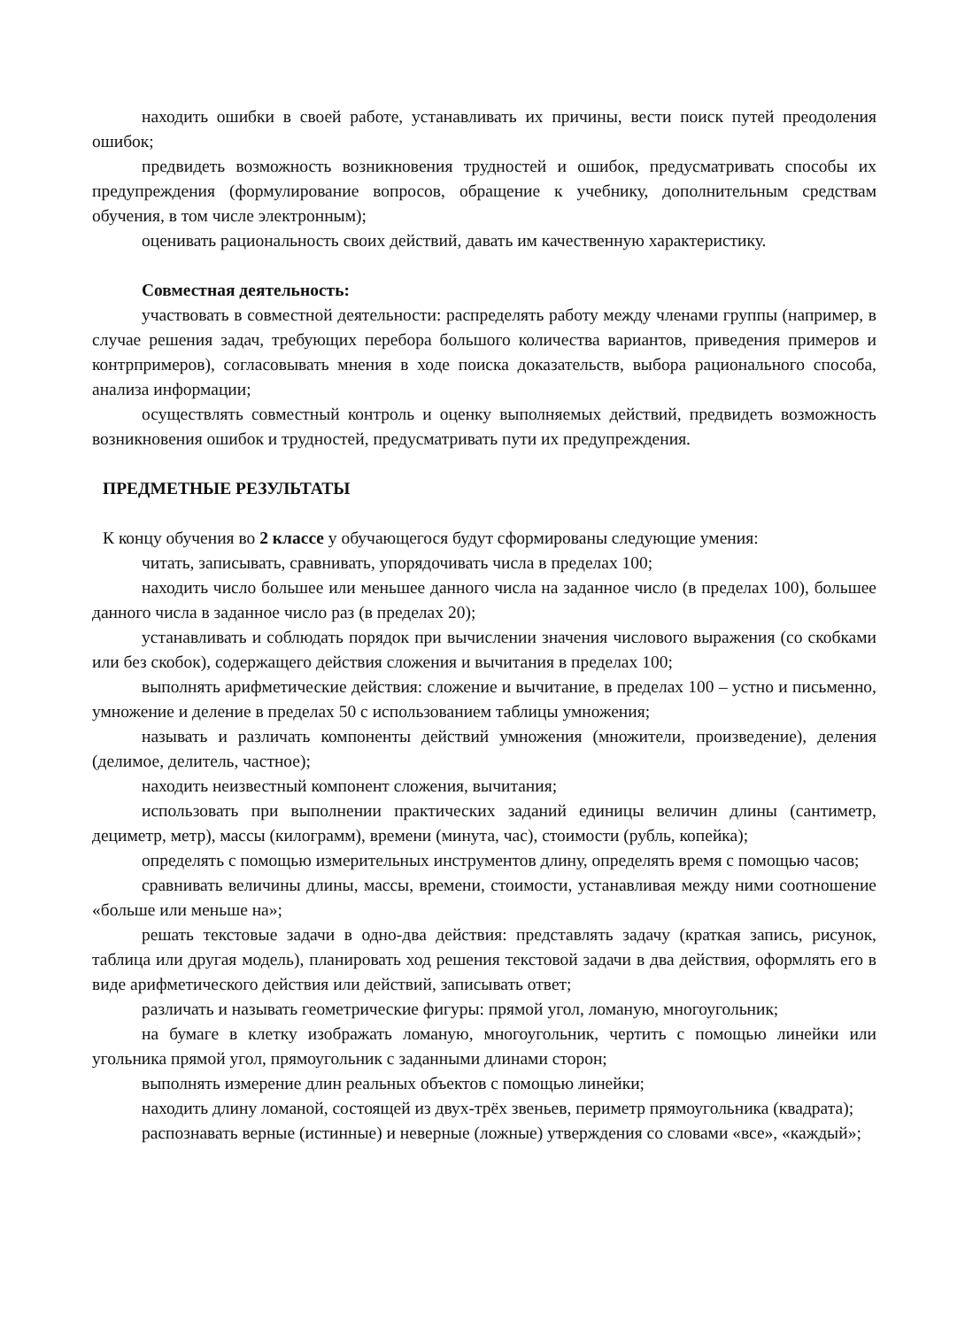находить ошибки в своей работе, устанавливать их причины, вести поиск путей преодоления ошибок;
предвидеть возможность возникновения трудностей и ошибок, предусматривать способы их предупреждения (формулирование вопросов, обращение к учебнику, дополнительным средствам обучения, в том числе электронным);
оценивать рациональность своих действий, давать им качественную характеристику.
Совместная деятельность:
участвовать в совместной деятельности: распределять работу между членами группы (например, в случае решения задач, требующих перебора большого количества вариантов, приведения примеров и контрпримеров), согласовывать мнения в ходе поиска доказательств, выбора рационального способа, анализа информации;
осуществлять совместный контроль и оценку выполняемых действий, предвидеть возможность возникновения ошибок и трудностей, предусматривать пути их предупреждения.
ПРЕДМЕТНЫЕ РЕЗУЛЬТАТЫ
К концу обучения во 2 классе у обучающегося будут сформированы следующие умения:
читать, записывать, сравнивать, упорядочивать числа в пределах 100;
находить число большее или меньшее данного числа на заданное число (в пределах 100), большее данного числа в заданное число раз (в пределах 20);
устанавливать и соблюдать порядок при вычислении значения числового выражения (со скобками или без скобок), содержащего действия сложения и вычитания в пределах 100;
выполнять арифметические действия: сложение и вычитание, в пределах 100 – устно и письменно, умножение и деление в пределах 50 с использованием таблицы умножения;
называть и различать компоненты действий умножения (множители, произведение), деления (делимое, делитель, частное);
находить неизвестный компонент сложения, вычитания;
использовать при выполнении практических заданий единицы величин длины (сантиметр, дециметр, метр), массы (килограмм), времени (минута, час), стоимости (рубль, копейка);
определять с помощью измерительных инструментов длину, определять время с помощью часов;
сравнивать величины длины, массы, времени, стоимости, устанавливая между ними соотношение «больше или меньше на»;
решать текстовые задачи в одно-два действия: представлять задачу (краткая запись, рисунок, таблица или другая модель), планировать ход решения текстовой задачи в два действия, оформлять его в виде арифметического действия или действий, записывать ответ;
различать и называть геометрические фигуры: прямой угол, ломаную, многоугольник;
на бумаге в клетку изображать ломаную, многоугольник, чертить с помощью линейки или угольника прямой угол, прямоугольник с заданными длинами сторон;
выполнять измерение длин реальных объектов с помощью линейки;
находить длину ломаной, состоящей из двух-трёх звеньев, периметр прямоугольника (квадрата);
распознавать верные (истинные) и неверные (ложные) утверждения со словами «все», «каждый»;